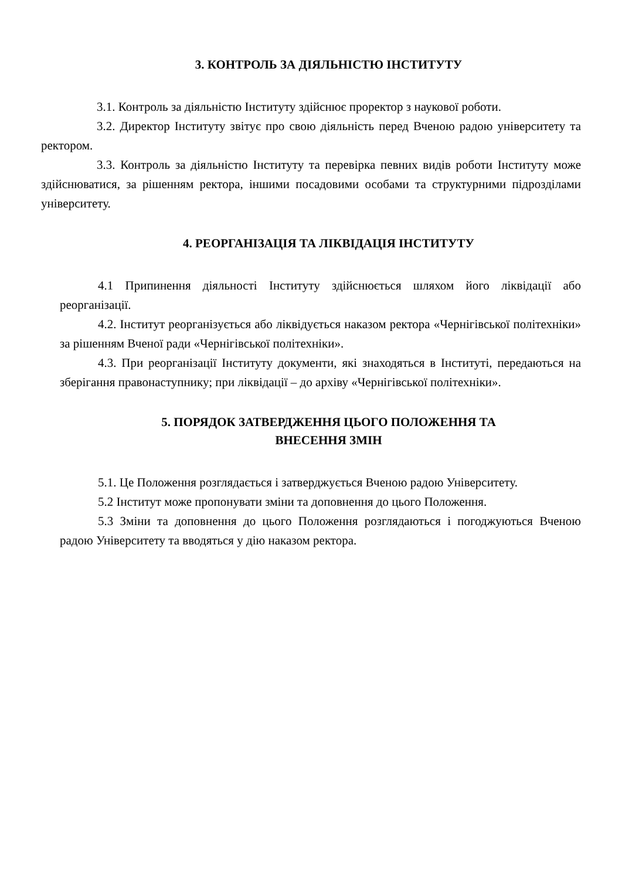3. КОНТРОЛЬ ЗА ДІЯЛЬНІСТЮ ІНСТИТУТУ
3.1. Контроль за діяльністю Інституту здійснює проректор з наукової роботи.
3.2. Директор Інституту звітує про свою діяльність перед Вченою радою університету та ректором.
3.3. Контроль за діяльністю Інституту та перевірка певних видів роботи Інституту може здійснюватися, за рішенням ректора, іншими посадовими особами та структурними підрозділами університету.
4. РЕОРГАНІЗАЦІЯ ТА ЛІКВІДАЦІЯ ІНСТИТУТУ
4.1 Припинення діяльності Інституту здійснюється шляхом його ліквідації або реорганізації.
4.2. Інститут реорганізується або ліквідується наказом ректора «Чернігівської політехніки» за рішенням Вченої ради «Чернігівської політехніки».
4.3. При реорганізації Інституту документи, які знаходяться в Інституті, передаються на зберігання правонаступнику; при ліквідації – до архіву «Чернігівської політехніки».
5. ПОРЯДОК ЗАТВЕРДЖЕННЯ ЦЬОГО ПОЛОЖЕННЯ ТА
ВНЕСЕННЯ ЗМІН
5.1. Це Положення розглядається і затверджується Вченою радою Університету.
5.2 Інститут може пропонувати зміни та доповнення до цього Положення.
5.3 Зміни та доповнення до цього Положення розглядаються і погоджуються Вченою радою Університету та вводяться у дію наказом ректора.